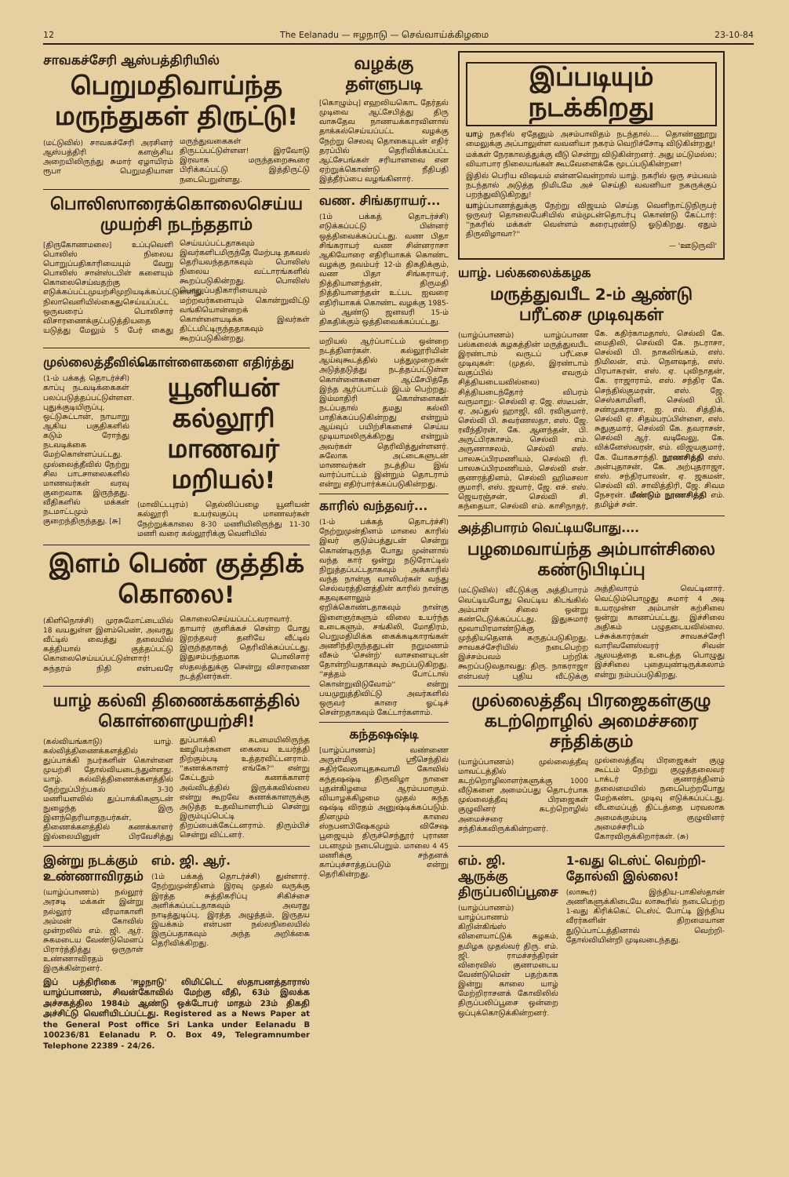12 The Eelanadu — ஈழநாடு — செவ்வாய்க்கிழமை 23-10-84
சாவகச்சேரி ஆஸ்பத்திரியில்
பெறுமதிவாய்ந்த மருந்துகள் திருட்டு!
(மட்டுவில்) சாவகச்சேரி அரசினர் ஆஸ்பத்திரி களஞ்சிய அறையிலிருந்து சுமார் ஏழாயிரம் ரூபா பெறுமதியான மருந்துவகைகள் திருடப்பட்டுள்ளன! இரவோடு இரவாக மருந்தறைகூரை பிரிக்கப்பட்டு இத்திருட்டு நடைபெறுள்ளது.
பொலிஸாரைக்கொலைசெய்ய முயற்சி நடந்ததாம்
[திருகோணமலை] உப்புவெளி பொலிஸ் நிலைய பொறுப்பதிகாரியையும் வேறு பொலிஸ் சான்ஸ்டபிள் களையும் கொலைசெய்வதற்கு எடுக்கப்பட்டமுயற்சிமுறியடிக்கப்பட்டுள்ளது. நிலாவெளியில்கைதுசெய்யப்பட்ட ஒருவரைப் பொலிசார் விசாரணைக்குட்படுத்தியதை யடுத்து மேலும் 5 பேர் கைது செய்யப்பட்டதாகவும் இவர்களிடமிருந்தே மேற்படி தகவல் தெரியவந்ததாகவும் பொலிஸ் நிலைய வட்டாரங்களில் கூறப்படுகின்றது. பொலிஸ் பொறுப்பதிகாரியையும் மற்றவர்களையும் கொன்றுவிட்டு வங்கியொன்றைக் கொள்ளையடிக்க இவர்கள் திட்டமிட்டிருந்ததாகவும் கூறப்படுகின்றது.
முல்லைத்தீவில்...
(1-ம் பக்கத் தொடர்ச்சி) காப்பு நடவடிக்கைகள் பலப்படுத்தப்பட்டுள்ளன. புதுக்குடியிருப்பு, ஒட்டுசுட்டான், நாயாறு ஆகிய பகுதிகளில் கடும் ரோந்து நடவடிக்கை மேற்கொள்ளப்பட்டது. முல்லைத்தீவில் நேற்று சில பாடசாலைகளில் மாணவர்கள் வரவு குறைவாக இருந்தது. வீதிகளில் மக்கள் நடமாட்டமும் குறைந்திருந்தது. [சு]
கொள்ளைகளை எதிர்த்து
யூனியன் கல்லூரி மாணவர் மறியல்!
(மாவிட்டபுரம்) தெல்லிப்பழை யூனியன் கல்லூரி உயர்வகுப்பு மாணவர்கள் நேற்றுக்காலை 8-30 மணியிலிருந்து 11-30 மணி வரை கல்லூரிக்கு வெளியில்
இளம் பெண் குத்திக் கொலை!
(கிளிநொச்சி) முரசுமோட்டையில் 18 வயதுள்ள இளம்பெண், அவரது வீட்டில் வைத்து தலையில் கத்தியால் குத்தப்பட்டு கொலைசெய்யப்பட்டுள்ளார்! சுந்தரம் நிதி என்பவரே கொலைசெய்யப்பட்டவராவார். தாயார் குளிக்கச் சென்ற போது இறந்தவர் தனியே வீட்டில் இருந்ததாகத் தெரிவிக்கப்பட்டது. இதுசம்பந்தமாக பொலிசார் ஸ்தலத்துக்கு சென்று விசாரணை நடத்தினர்கள்.
யாழ் கல்வி திணைக்களத்தில் கொள்ளைமுயற்சி!
(கல்வியங்காடு) யாழ். கல்வித்திணைக்களத்தில் துப்பாக்கி நபர்களின் கொள்ளை முயற்சி தோல்வியடைந்துள்ளது. யாழ். கல்வித்திணைக்களத்தில் நேற்றுப்பிற்பகல் 3-30 மணியளவில் துப்பாக்கிகளுடன் நுழைந்த இரு இனந்தெரியாதநபர்கள், திணைக்களத்தில் கணக்காளர் இல்லையினுள் பிரவேசித்து துப்பாக்கி கடமையிலிருந்த ஊழியர்களை கையை உயர்த்தி நிற்கும்படி உத்தரவிட்டனராம். ''கணக்காளர் எங்கே?'' என்று கேட்டதும் கணக்காளர் அவ்விடத்தில் இருக்கவில்லை என்று கூறவே கணக்காளருக்கு அடுத்த உதவியாளரிடம் சென்று இரும்புப்பெட்டி திறப்பைக்கேட்டனராம். திரும்பிச் சென்று விட்டனர்.
இன்று நடக்கும் உண்ணாவிரதம்
(யாழ்ப்பாணம்) நல்லூர் அரசடி மக்கள் இன்று நல்லூர் வீரமாகாளி அம்மன் கோவில் முன்றலில் எம். ஜி. ஆர். சுகமடைய வேண்டுமெனப் பிரார்த்தித்து ஒருநாள் உண்ணாவிரதம் இருக்கின்றனர்.
எம். ஜி. ஆர்.
(1ம் பக்கத் தொடர்ச்சி) துள்ளார். நேற்றுமுன்தினம் இரவு முதல் வருக்கு இரத்த சுத்திகரிப்பு சிகிச்சை அளிக்கப்பட்டதாகவும் அவரது நாடித்துடிப்பு, இரத்த அழுத்தம், இருதய இயக்கம் என்பன நல்லநிலையில் இருப்பதாகவும் அந்த அறிக்கை தெரிவிக்கிறது.
இப் பத்திரிகை 'ஈழநாடு' லிமிட்டெட் ஸ்தாபனத்தாரால் யாழ்ப்பாணம், சிவன்கோவில் மேற்கு வீதி, 63ம் இலக்க அச்சகத்தில 1984ம் ஆண்டு ஒக்டோபர் மாதம் 23ம் திகதி அச்சிட்டு வெளியிடப்பட்டது. Registered as a News Paper at the General Post office Sri Lanka under Eelanadu B 100236/81 Eelanadu P. O. Box 49, Telegramnumber Telephone 22389 - 24/26.
வழக்கு தள்ளுபடி
[கொழும்பு] எஹலியகொட தேர்தல் முடிவை ஆட்சேபித்து திரு வாசுதேவ நாணயக்காரவினால் தாக்கல்செய்யப்பட்ட வழக்கு நேற்று செலவு தொகையுடன் எதிர் தரப்பில் தெரிவிக்கப்பட்ட ஆட்சேபங்கள் சரியானவை என ஏற்றுக்கொண்டு நீதிபதி இத்தீர்ப்பை வழங்கினார்.
வண. சிங்கராயர்...
(1ம் பக்கத் தொடர்ச்சி) எடுக்கப்பட்டு பின்னர் ஒத்திவைக்கப்பட்டது. வண பிதா சிங்கராயர் வண சின்னராசா ஆகியோரை எதிரியாகக் கொண்ட வழக்கு நவம்பர் 12-ம் திகதிக்கும், வண பிதா சிங்கராயர், நித்தியானந்தன், திருமதி நித்தியானந்தன் உட்பட ஐவரை எதிரியாகக் கொண்ட வழக்கு 1985-ம் ஆண்டு ஜனவரி 15-ம் திகதிக்கும் ஒத்திவைக்கப்பட்டது.
மறியல் ஆர்ப்பாட்டம் ஒன்றை நடத்தினர்கள். கல்லூரியின் ஆய்வுகூடத்தில் பத்துமுறைகள் அடுத்தடுத்து நடத்தப்பட்டுள்ள கொள்ளைகளை ஆட்சேபித்தே இந்த ஆர்ப்பாட்டம் இடம் பெற்றது. இம்மாதிரி கொள்ளைகள் நடப்பதால் தமது கல்வி பாதிக்கப்படுகின்றது என்றும் ஆய்வுப் பயிற்சிகளைச் செய்ய முடியாமலிருக்கிறது என்றும் அவர்கள் தெரிவித்துள்ளனர். சுலோக அட்டைகளுடன் மாணவர்கள் நடத்திய இவ் வார்ப்பாட்டம் இன்றும் தொடராம் என்று எதிர்பார்க்கப்படுகின்றது.
காரில் வந்தவர்...
(1-ம் பக்கத் தொடர்ச்சி) நேற்றுமுன்தினம் மாலை காரில் இவர் குடும்பத்துடன் சென்று கொண்டிருந்த போது முன்னால் வந்த கார் ஒன்று நடுரோட்டில் நிறுத்தப்பட்டதாகவும் அக்காரில் வந்த நான்கு வாலிபர்கள் வந்து செல்வரத்தினத்தின் காரில் நான்கு கதவுகளாலும் ஏறிக்கொண்டதாகவும் நான்கு இளைஞர்களும் விலை உயர்ந்த உடைகளும், சங்கிலி, மோதிரம், பெறுமதிமிக்க கைக்கடிகாரங்கள் அணிந்திருந்ததுடன் நறுமணம் வீசும் 'சென்ற்' வாசனையுடன் தோன்றியதாகவும் கூறப்படுகிறது. ''சத்தம் போட்டால் கொன்றுவிடுவோம்'' என்று பயமுறுத்திவிட்டு அவர்களில் ஒருவர் காரை ஓட்டிச் சென்றதாகவும் கேட்டார்களாம்.
கந்தஷஷ்டி
[யாழ்ப்பாணம்] வண்ணை அருள்மிகு ஸ்ரீசெந்தில் சுதிர்வேலாயுதசுவாமி கோவில் கந்தஷஷ்டி திருவிழா நாளை புதன்கிழமை ஆரம்பமாகும். வியாழக்கிழமை முதல் கந்த ஷஷ்டி விரதம் அனுஷ்டிக்கப்படும். தினமும் காலை ஸ்நபனபிஷேகமும் விசேஷ பூஜையும் திருச்செந்தூர் புராண படனமும் நடைபெறும். மாலை 4 45 மணிக்கு சந்தனக் காப்புச்சாத்தப்படும் என்று தெரிகின்றது.
இப்படியும் நடக்கிறது
யாழ் நகரில் ஏதேனும் அசம்பாவிதம் நடந்தால்.... தொண்ணூறு மைலுக்கு அப்பாலுள்ள வவனியா நகரம் வெறிச்சோடி விடுகின்றது!
மக்கள் நேரகாலத்துக்கு வீடு சென்று விடுகின்றனர். அது மட்டுமல்ல; வியாபார நிலையங்கள் கூடவேளைக்கே மூடப்படுகின்றன!
இதில் பெரிய விஷயம் என்னவென்றால் யாழ். நகரில் ஒரு சம்பவம் நடந்தால் அடுத்த நிமிடமே அச் செய்தி வவனியா நகருக்குப் பறந்துவிடுகிறது!
யாழ்ப்பாணத்துக்கு நேற்று விஜயம் செய்த வெளிநாட்டுநிருபர் ஒருவர் தொலைபேசியில் எம்முடன்தொடர்பு கொண்டு கேட்டார்: ''நகரில் மக்கள் வெள்ளம் கரைபுரண்டு ஓடுகிறது. ஏதும் திருவிழாவா?''
— 'ஊடுருவி'
யாழ். பல்கலைக்கழக
மருத்துவபீட 2-ம் ஆண்டு பரீட்சை முடிவுகள்
(யாழ்ப்பாணம்) யாழ்ப்பாண பல்கலைக் கழகத்தின் மருத்துவபீட இரண்டாம் வருடப் பரீட்சை முடிவுகள்: (முதல், இரண்டாம் வகுப்பில் எவரும் சித்தியடையவில்லை) சித்தியடைந்தோர் விபரம் வருமாறு:- செல்வி ஏ. ஜே. ஸ்டீபன், ஏ. அப்துல் ஹாஜி, வி. ரவிகுமார், செல்வி பி. சுவர்ணலதா, எஸ். ஜே. ரவீந்திரன், கே. ஆனந்தன், பி. அருட்பிரகாசம், செல்வி எம். அருணாசலம், செல்வி எஸ். பாலசுப்பிரமணியம், செல்வி ரி. பாலசுப்பிரமணியம், செல்வி என். குணரத்தினம், செல்வி ஹிமசலா குமாரி, எஸ். ஜவார், ஜே. எச். எஸ். ஜெயரஞ்சன், செல்வி சி. கந்தையா, செல்வி எம். காசிநாதர், கே. கதிர்காமதாஸ், செல்வி கே. மைதிலி, செல்வி கே. நடராசா, செல்வி பி. நாகலிங்கம், எஸ். நிமிலன், எம். நௌஷாத், எஸ். பிரபாகரன், எஸ். ஏ. புவிநாதன், கே. ராஜாராம், எஸ். சந்திர கே. செந்தில்குமரன், எஸ். ஜே. செஸ்காமினி, செல்வி பி. சண்முகராசா, ஐ. எல். சித்திக், செல்வி ஏ. சிதம்பரப்பிள்ளை, எஸ். சுதுகுமார், செல்வி கே. தவராசன், செல்வி ஆர். வடிவேலு, கே. விக்னேஸ்வரன், எம். விஜயகுமார், கே. யோகசாந்தி. நூணசித்தி எஸ். அன்புதாசன், கே. அற்புதராஜா, எஸ். சந்திரபாலன், ஏ. ஜகமன், செல்வி வி. சாவித்திரி, ஜே. சிவம நேசரன். மீண்டும் நூணசித்தி எம். தமிழ்ச் சன்.
அத்திபாரம் வெட்டியபோது....
பழமைவாய்ந்த அம்பாள்சிலை கண்டுபிடிப்பு
(மட்டுவில்) வீட்டுக்கு அத்திபாரம் வெட்டியபோது வெட்டிய கிடங்கில் அம்பாள் சிலை ஒன்று கண்டெடுக்கப்பட்டது. இதுசுமார் மூவாயிரமாண்டுக்கு முந்தியதெனக் கருதப்படுகிறது. சாவகச்சேரியில் நடைபெற்ற இச்சம்பவம் பற்றிக் கூறப்படுவதாவது: திரு. நாகராஜா என்பவர் புதிய வீட்டுக்கு அத்திவாரம் வெட்டினார். வெட்டும்பொழுது சுமார் 4 அடி உயரமுள்ள அம்பாள் கற்சிலை ஒன்று காணப்பட்டது. இச்சிலை அதிகம் பழுதடையவில்லை. டச்சுக்காரர்கள் சாவகச்சேரி வாரிவனேஸ்வரர் சிவன் ஆலயத்தை உடைத்த பொழுது இச்சிலை புதையுண்டிருக்கலாம் என்று நம்பப்படுகிறது.
முல்லைத்தீவு பிரஜைகள்குழு கடற்றொழில் அமைச்சரை சந்திக்கும்
(யாழ்ப்பாணம்) முல்லைத்தீவு மாவட்டத்தில் கடற்றொழிலாளர்களுக்கு 1000 வீடுகளை அமைப்பது தொடர்பாக முல்லைத்தீவு பிரஜைகள் குழுவினர் கடற்றொழில் அமைச்சரை சந்திக்கவிருக்கின்றனர். முல்லைத்தீவு பிரஜைகள் குழு கூட்டம் நேற்று குழுத்தலைவர் டாக்டர் குணரத்தினம் தலைமையில் நடைபெற்றபோது மேற்கண்ட முடிவு எடுக்கப்பட்டது. வீடமைப்புத் திட்டத்தை பரவலாக அமைக்கும்படி குழுவினர் அமைச்சரிடம் கோரவிருக்கிறார்கள். (சு)
எம். ஜி. ஆருக்கு திருப்பலிப்பூசை
(யாழ்ப்பாணம்) யாழ்ப்பாணம் கிறின்கிங்ஸ் விளையாட்டுக் கழகம், தமிழக முதல்வர் திரு. எம். ஜி. ராமச்சந்திரன் விரைவில் குணமடைய வேண்டுமென் பதற்காக இன்று காலை யாழ் மேற்றிராசனக் கோவிலில் திருப்பலிப்பூசை ஒன்றை ஒப்புக்கொடுக்கின்றனர்.
1-வது டெஸ்ட் வெற்றி-தோல்வி இல்லை!
(லாகூர்) இந்திய-பாகிஸ்தான் அணிகளுக்கிடையே லாகூரில் நடைபெற்ற 1-வது கிரிக்கெட் டெஸ்ட் போட்டி இந்திய வீரர்களின் திறமையான துடுப்பாட்டத்தினால் வெற்றி-தோல்வியின்றி முடிவடைந்தது.